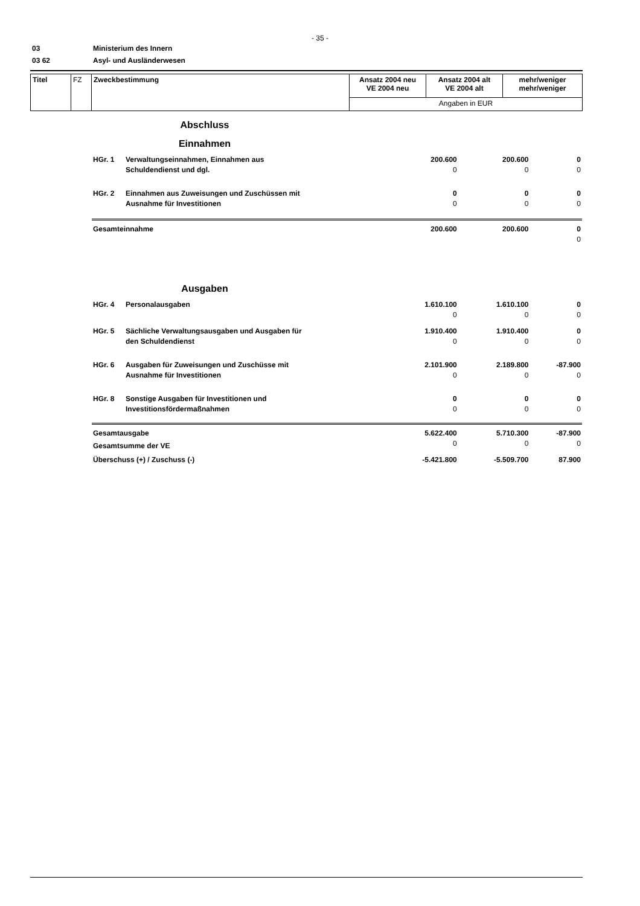- 35 -
03
Ministerium des Innern
03 62
Asyl- und Ausländerwesen
| Titel | FZ | Zweckbestimmung | Ansatz 2004 neu VE 2004 neu | Ansatz 2004 alt VE 2004 alt | mehr/weniger mehr/weniger |
| | | | Angaben in EUR | | |
| Abschluss Einnahmen | | | | |
| HGr. 1 | Verwaltungseinnahmen, Einnahmen aus | 200.600 | 200.600 | 0 |
| | Schuldendienst und dgl. | 0 | 0 | 0 |
| HGr. 2 | Einnahmen aus Zuweisungen und Zuschüssen mit | 0 | 0 | 0 |
| | Ausnahme für Investitionen | 0 | 0 | 0 |
| Gesamteinnahme | | 200.600 | 200.600 | 0 |
| | | | | 0 |
| Ausgaben | | | | |
| HGr. 4 | Personalausgaben | 1.610.100 | 1.610.100 | 0 |
| | | 0 | 0 | 0 |
| HGr. 5 | Sächliche Verwaltungsausgaben und Ausgaben für | 1.910.400 | 1.910.400 | 0 |
| | den Schuldendienst | 0 | 0 | 0 |
| HGr. 6 | Ausgaben für Zuweisungen und Zuschüsse mit | 2.101.900 | 2.189.800 | -87.900 |
| | Ausnahme für Investitionen | 0 | 0 | 0 |
| HGr. 8 | Sonstige Ausgaben für Investitionen und | 0 | 0 | 0 |
| | Investitionsfördermaßnahmen | 0 | 0 | 0 |
| Gesamtausgabe | | 5.622.400 | 5.710.300 | -87.900 |
| Gesamtsumme der VE | | 0 | 0 | 0 |
| Überschuss (+) / Zuschuss (-) | | -5.421.800 | -5.509.700 | 87.900 |